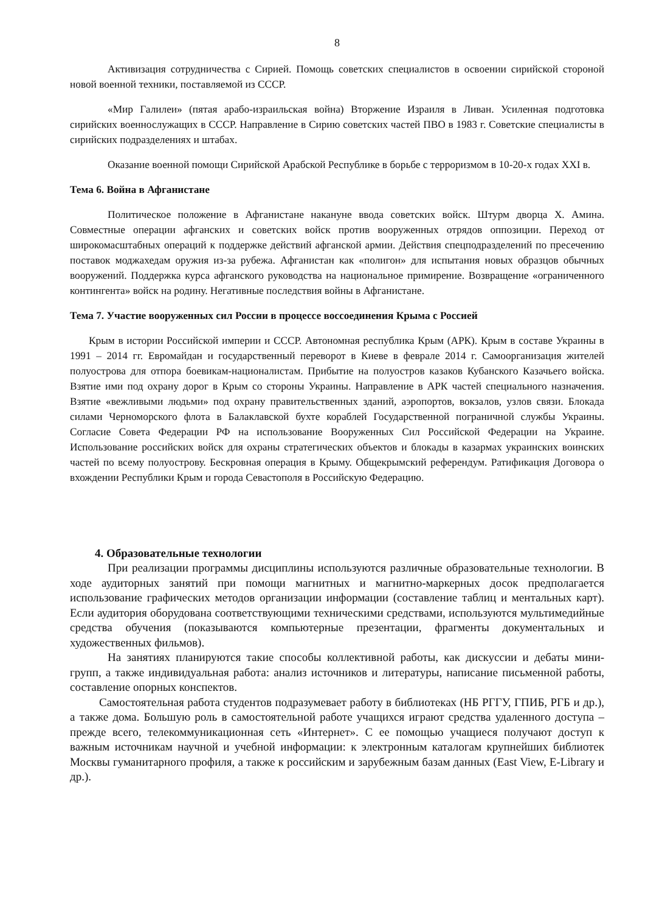8
Активизация сотрудничества с Сирией. Помощь советских специалистов в освоении сирийской стороной новой военной техники, поставляемой из СССР.
«Мир Галилеи» (пятая арабо-израильская война) Вторжение Израиля в Ливан. Усиленная подготовка сирийских военнослужащих в СССР. Направление в Сирию советских частей ПВО в 1983 г. Советские специалисты в сирийских подразделениях и штабах.
Оказание военной помощи Сирийской Арабской Республике в борьбе с терроризмом в 10-20-х годах XXI в.
Тема 6. Война в Афганистане
Политическое положение в Афганистане накануне ввода советских войск. Штурм дворца Х. Амина. Совместные операции афганских и советских войск против вооруженных отрядов оппозиции. Переход от широкомасштабных операций к поддержке действий афганской армии. Действия спецподразделений по пресечению поставок моджахедам оружия из-за рубежа. Афганистан как «полигон» для испытания новых образцов обычных вооружений. Поддержка курса афганского руководства на национальное примирение. Возвращение «ограниченного контингента» войск на родину. Негативные последствия войны в Афганистане.
Тема 7. Участие вооруженных сил России в процессе воссоединения Крыма с Россией
Крым в истории Российской империи и СССР. Автономная республика Крым (АРК). Крым в составе Украины в 1991 – 2014 гг. Евромайдан и государственный переворот в Киеве в феврале 2014 г. Самоорганизация жителей полуострова для отпора боевикам-националистам. Прибытие на полуостров казаков Кубанского Казачьего войска. Взятие ими под охрану дорог в Крым со стороны Украины. Направление в АРК частей специального назначения. Взятие «вежливыми людьми» под охрану правительственных зданий, аэропортов, вокзалов, узлов связи. Блокада силами Черноморского флота в Балаклавской бухте кораблей Государственной пограничной службы Украины. Согласие Совета Федерации РФ на использование Вооруженных Сил Российской Федерации на Украине. Использование российских войск для охраны стратегических объектов и блокады в казармах украинских воинских частей по всему полуострову. Бескровная операция в Крыму. Общекрымский референдум. Ратификация Договора о вхождении Республики Крым и города Севастополя в Российскую Федерацию.
4. Образовательные технологии
При реализации программы дисциплины используются различные образовательные технологии. В ходе аудиторных занятий при помощи магнитных и магнитно-маркерных досок предполагается использование графических методов организации информации (составление таблиц и ментальных карт). Если аудитория оборудована соответствующими техническими средствами, используются мультимедийные средства обучения (показываются компьютерные презентации, фрагменты документальных и художественных фильмов).
На занятиях планируются такие способы коллективной работы, как дискуссии и дебаты мини-групп, а также индивидуальная работа: анализ источников и литературы, написание письменной работы, составление опорных конспектов.
Самостоятельная работа студентов подразумевает работу в библиотеках (НБ РГГУ, ГПИБ, РГБ и др.), а также дома. Большую роль в самостоятельной работе учащихся играют средства удаленного доступа – прежде всего, телекоммуникационная сеть «Интернет». С ее помощью учащиеся получают доступ к важным источникам научной и учебной информации: к электронным каталогам крупнейших библиотек Москвы гуманитарного профиля, а также к российским и зарубежным базам данных (East View, E-Library и др.).